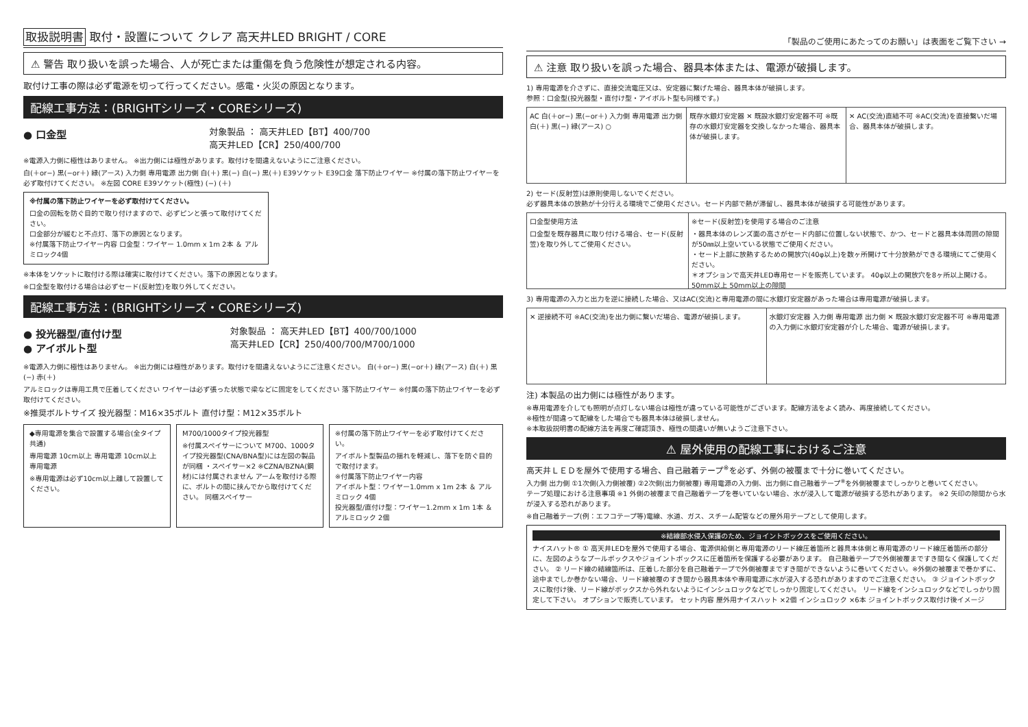取扱説明書 取付・設置について クレア 高天井LED BRIGHT / CORE
⚠ 警告 取り扱いを誤った場合、人が死亡または重傷を負う危険性が想定される内容。
取付け工事の際は必ず電源を切って行ってください。感電・火災の原因となります。
配線工事方法：(BRIGHTシリーズ・COREシリーズ)
● 口金型
対象製品 ： 高天井LED【BT】400/700
高天井LED【CR】250/400/700
※電源入力側に極性はありません。 ※出力側には極性があります。取付けを間違えないようにご注意ください。
白(＋or−) 黒(−or＋) 緑(アース) 入力側 専用電源 出力側 白(＋) 黒(−) 白(−) 黒(＋) E39ソケット E39口金 落下防止ワイヤー ※付属の落下防止ワイヤーを必ず取付けてください。 ※左図 CORE E39ソケット(極性) (−) (＋)
※付属の落下防止ワイヤーを必ず取付けてください。
口金の回転を防ぐ目的で取り付けますので、必ずピンと張って取付けてください。
口金部分が緩むと不点灯、落下の原因となります。
※付属落下防止ワイヤー内容 口金型：ワイヤー 1.0mm x 1m 2本 ＆ アルミロック4個
※本体をソケットに取付ける際は確実に取付けてください。落下の原因となります。
※口金型を取付ける場合は必ずセード(反射笠)を取り外してください。
配線工事方法：(BRIGHTシリーズ・COREシリーズ)
● 投光器型/直付け型
● アイボルト型
対象製品 ： 高天井LED【BT】400/700/1000
高天井LED【CR】250/400/700/M700/1000
※電源入力側に極性はありません。 ※出力側には極性があります。取付けを間違えないようにご注意ください。 白(＋or−) 黒(−or＋) 緑(アース) 白(＋) 黒(−) 赤(＋)
アルミロックは専用工具で圧着してください ワイヤーは必ず張った状態で梁などに固定をしてください 落下防止ワイヤー ※付属の落下防止ワイヤーを必ず取付けてください。
※推奨ボルトサイズ 投光器型：M16×35ボルト 直付け型：M12×35ボルト
◆専用電源を集合で設置する場合(全タイプ共通)
専用電源 10cm以上 専用電源 10cm以上 専用電源
※専用電源は必ず10cm以上離して設置してください。
M700/1000タイプ投光器型
※付属スペイサーについて M700、1000タイプ投光器型(CNA/BNA型)には左図の製品が同梱 ・スペイサー×2 ※CZNA/BZNA(鋼材)には付属されません アームを取付ける際に、ボルトの間に挟んでから取付けてください。 同梱スペイサー
※付属の落下防止ワイヤーを必ず取付けてください。
アイボルト型製品の揺れを軽減し、落下を防ぐ目的で取付けます。
※付属落下防止ワイヤー内容
アイボルト型：ワイヤー1.0mm x 1m 2本 ＆ アルミロック 4個
投光器型/直付け型：ワイヤー1.2mm x 1m 1本 ＆ アルミロック 2個
「製品のご使用にあたってのお願い」は表面をご覧下さい →
⚠ 注意 取り扱いを誤った場合、器具本体または、電源が破損します。
1) 専用電源を介さずに、直接交流電圧又は、安定器に繋げた場合、器具本体が破損します。
参照：口金型(投光器型・直付け型・アイボルト型も同様です。)
AC 白(＋or−) 黒(−or＋) 入力側 専用電源 出力側 白(＋) 黒(−) 緑(アース) ○
既存水銀灯安定器 ✕ 既設水銀灯安定器不可 ※既存の水銀灯安定器を交換しなかった場合、器具本体が破損します。
✕ AC(交流)直結不可 ※AC(交流)を直接繋いだ場合、器具本体が破損します。
2) セード(反射笠)は原則使用しないでください。
必ず器具本体の放熱が十分行える環境でご使用ください。セード内部で熱が滞留し、器具本体が破損する可能性があります。
口金型使用方法
口金型を既存器具に取り付ける場合、セード(反射笠)を取り外してご使用ください。
※セード(反射笠)を使用する場合のご注意
・器具本体のレンズ面の高さがセード内部に位置しない状態で、かつ、セードと器具本体周囲の隙間が50㎜以上空いている状態でご使用ください。
・セード上部に放熱するための開放穴(40φ以上)を数ヶ所開けて十分放熱ができる環境にてご使用ください。
＊オプションで高天井LED専用セードを販売しています。 40φ以上の開放穴を8ヶ所以上開ける。 50mm以上 50mm以上の隙間
3) 専用電源の入力と出力を逆に接続した場合、又はAC(交流)と専用電源の間に水銀灯安定器があった場合は専用電源が破損します。
✕ 逆接続不可 ※AC(交流)を出力側に繋いだ場合、電源が破損します。
水銀灯安定器 入力側 専用電源 出力側 ✕ 既設水銀灯安定器不可 ※専用電源の入力側に水銀灯安定器が介した場合、電源が破損します。
注) 本製品の出力側には極性があります。
※専用電源を介しても照明が点灯しない場合は極性が違っている可能性がございます。配線方法をよく読み、再度接続してください。
※極性が間違って配線をした場合でも器具本体は破損しません。
※本取扱説明書の配線方法を再度ご確認頂き、極性の間違いが無いようご注意下さい。
⚠ 屋外使用の配線工事におけるご注意
高天井ＬＥＤを屋外で使用する場合、自己融着テープ<sup>※</sup>を必ず、外側の被覆まで十分に巻いてください。
入力側 出力側 ①1次側(入力側被覆) ②2次側(出力側被覆) 専用電源の入力側、出力側に自己融着テープ<sup>※</sup>を外側被覆までしっかりと巻いてください。
テープ処理における注意事項 ※1 外側の被覆まで自己融着テープを巻いていない場合、水が浸入して電源が破損する恐れがあります。 ※2 矢印の隙間から水が浸入する恐れがあります。
※自己融着テープ(例：エフコテープ等)電線、水道、ガス、スチーム配管などの屋外用テープとして使用します。
※結線部水侵入保護のため、ジョイントボックスをご使用ください。
ナイスハット® ① 高天井LEDを屋外で使用する場合、電源供給側と専用電源のリード線圧着箇所と器具本体側と専用電源のリード線圧着箇所の部分に、左図のようなプールボックスやジョイントボックスに圧着箇所を保護する必要があります。 自己融着テープで外側被覆まですき間なく保護してください。 ② リード線の結線箇所は、圧着した部分を自己融着テープで外側被覆まですき間ができないように巻いてください。※外側の被覆まで巻かずに、途中までしか巻かない場合、リード線被覆のすき間から器具本体や専用電源に水が浸入する恐れがありますのでご注意ください。 ③ ジョイントボックスに取付け後、リード線がボックスから外れないようにインシュロックなどでしっかり固定してください。 リード線をインシュロックなどでしっかり固定して下さい。 オプションで販売しています。 セット内容 屋外用ナイスハット ×2個 インシュロック ×6本 ジョイントボックス取付け後イメージ